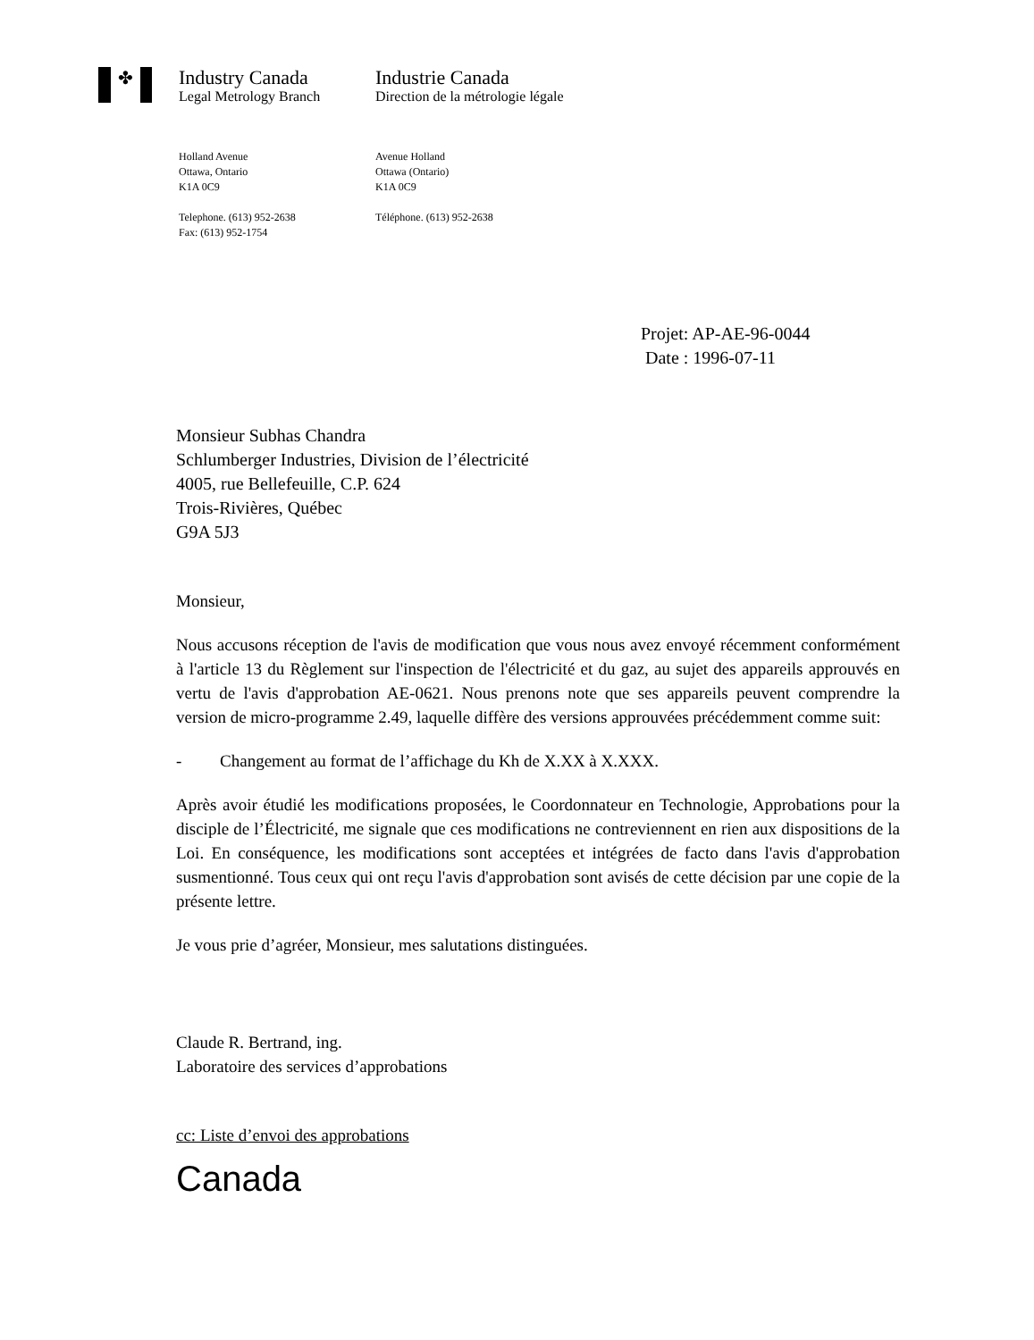✤
Industry Canada
Legal Metrology Branch
Holland Avenue
Ottawa, Ontario
K1A 0C9
Telephone. (613) 952-2638
Fax: (613) 952-1754
Industrie Canada
Direction de la métrologie légale
Avenue Holland
Ottawa (Ontario)
K1A 0C9
Téléphone. (613) 952-2638
Projet: AP-AE-96-0044
Date : 1996-07-11
Monsieur Subhas Chandra
Schlumberger Industries, Division de l’électricité
4005, rue Bellefeuille, C.P. 624
Trois-Rivières, Québec
G9A 5J3
Monsieur,
Nous accusons réception de l'avis de modification que vous nous avez envoyé récemment conformément à l'article 13 du Règlement sur l'inspection de l'électricité et du gaz, au sujet des appareils approuvés en vertu de l'avis d'approbation AE-0621. Nous prenons note que ses appareils peuvent comprendre la version de micro-programme 2.49, laquelle diffère des versions approuvées précédemment comme suit:
- Changement au format de l’affichage du Kh de X.XX à X.XXX.
Après avoir étudié les modifications proposées, le Coordonnateur en Technologie, Approbations pour la disciple de l’Électricité, me signale que ces modifications ne contreviennent en rien aux dispositions de la Loi. En conséquence, les modifications sont acceptées et intégrées de facto dans l'avis d'approbation susmentionné. Tous ceux qui ont reçu l'avis d'approbation sont avisés de cette décision par une copie de la présente lettre.
Je vous prie d’agréer, Monsieur, mes salutations distinguées.
Claude R. Bertrand, ing.
Laboratoire des services d’approbations
cc: Liste d’envoi des approbations
Canada